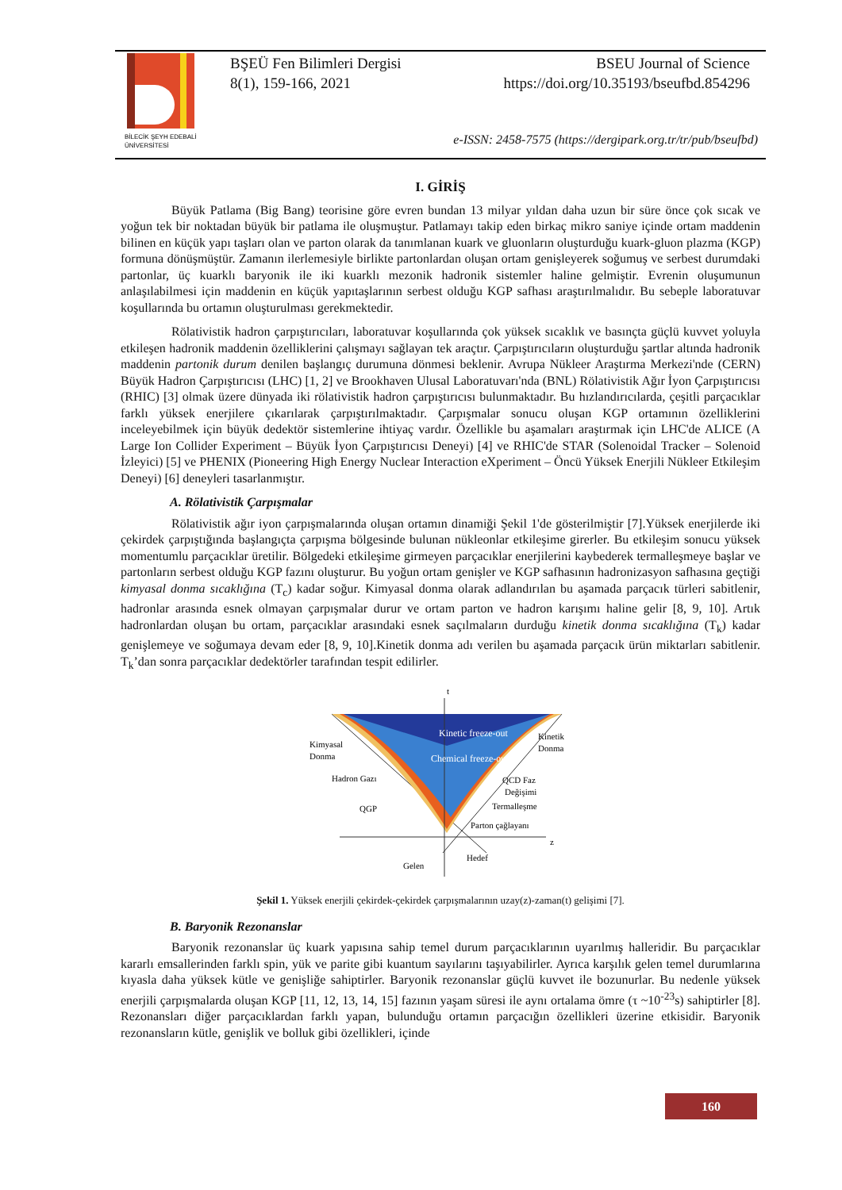BİLECİK ŞEYH EDEBALİ
ÜNİVERSİTESİ
BŞEÜ Fen Bilimleri Dergisi BSEU Journal of Science
8(1), 159-166, 2021 https://doi.org/10.35193/bseufbd.854296
e-ISSN: 2458-7575 (https://dergipark.org.tr/tr/pub/bseufbd)
I. GİRİŞ
Büyük Patlama (Big Bang) teorisine göre evren bundan 13 milyar yıldan daha uzun bir süre önce çok sıcak ve yoğun tek bir noktadan büyük bir patlama ile oluşmuştur. Patlamayı takip eden birkaç mikro saniye içinde ortam maddenin bilinen en küçük yapı taşları olan ve parton olarak da tanımlanan kuark ve gluonların oluşturduğu kuark-gluon plazma (KGP) formuna dönüşmüştür. Zamanın ilerlemesiyle birlikte partonlardan oluşan ortam genişleyerek soğumuş ve serbest durumdaki partonlar, üç kuarklı baryonik ile iki kuarklı mezonik hadronik sistemler haline gelmiştir. Evrenin oluşumunun anlaşılabilmesi için maddenin en küçük yapıtaşlarının serbest olduğu KGP safhası araştırılmalıdır. Bu sebeple laboratuvar koşullarında bu ortamın oluşturulması gerekmektedir.
Rölativistik hadron çarpıştırıcıları, laboratuvar koşullarında çok yüksek sıcaklık ve basınçta güçlü kuvvet yoluyla etkileşen hadronik maddenin özelliklerini çalışmayı sağlayan tek araçtır. Çarpıştırıcıların oluşturduğu şartlar altında hadronik maddenin partonik durum denilen başlangıç durumuna dönmesi beklenir. Avrupa Nükleer Araştırma Merkezi'nde (CERN) Büyük Hadron Çarpıştırıcısı (LHC) [1, 2] ve Brookhaven Ulusal Laboratuvarı'nda (BNL) Rölativistik Ağır İyon Çarpıştırıcısı (RHIC) [3] olmak üzere dünyada iki rölativistik hadron çarpıştırıcısı bulunmaktadır. Bu hızlandırıcılarda, çeşitli parçacıklar farklı yüksek enerjilere çıkarılarak çarpıştırılmaktadır. Çarpışmalar sonucu oluşan KGP ortamının özelliklerini inceleyebilmek için büyük dedektör sistemlerine ihtiyaç vardır. Özellikle bu aşamaları araştırmak için LHC'de ALICE (A Large Ion Collider Experiment – Büyük İyon Çarpıştırıcısı Deneyi) [4] ve RHIC'de STAR (Solenoidal Tracker – Solenoid İzleyici) [5] ve PHENIX (Pioneering High Energy Nuclear Interaction eXperiment – Öncü Yüksek Enerjili Nükleer Etkileşim Deneyi) [6] deneyleri tasarlanmıştır.
A. Rölativistik Çarpışmalar
Rölativistik ağır iyon çarpışmalarında oluşan ortamın dinamiği Şekil 1'de gösterilmiştir [7].Yüksek enerjilerde iki çekirdek çarpıştığında başlangıçta çarpışma bölgesinde bulunan nükleonlar etkileşime girerler. Bu etkileşim sonucu yüksek momentumlu parçacıklar üretilir. Bölgedeki etkileşime girmeyen parçacıklar enerjilerini kaybederek termalleşmeye başlar ve partonların serbest olduğu KGP fazını oluşturur. Bu yoğun ortam genişler ve KGP safhasının hadronizasyon safhasına geçtiği kimyasal donma sıcaklığına (T<sub>c</sub>) kadar soğur. Kimyasal donma olarak adlandırılan bu aşamada parçacık türleri sabitlenir, hadronlar arasında esnek olmayan çarpışmalar durur ve ortam parton ve hadron karışımı haline gelir [8, 9, 10]. Artık hadronlardan oluşan bu ortam, parçacıklar arasındaki esnek saçılmaların durduğu kinetik donma sıcaklığına (T<sub>k</sub>) kadar genişlemeye ve soğumaya devam eder [8, 9, 10].Kinetik donma adı verilen bu aşamada parçacık ürün miktarları sabitlenir. T<sub>k</sub>’dan sonra parçacıklar dedektörler tarafından tespit edilirler.
Kinetic freeze-out
Chemical freeze-out
Kimyasal
Donma
Kinetik
Donma
Hadron Gazı
QCD Faz
Değişimi
Termalleşme
QGP
Parton çağlayanı
t
z
Gelen
Hedef
Şekil 1. Yüksek enerjili çekirdek-çekirdek çarpışmalarının uzay(z)-zaman(t) gelişimi [7].
B. Baryonik Rezonanslar
Baryonik rezonanslar üç kuark yapısına sahip temel durum parçacıklarının uyarılmış halleridir. Bu parçacıklar kararlı emsallerinden farklı spin, yük ve parite gibi kuantum sayılarını taşıyabilirler. Ayrıca karşılık gelen temel durumlarına kıyasla daha yüksek kütle ve genişliğe sahiptirler. Baryonik rezonanslar güçlü kuvvet ile bozunurlar. Bu nedenle yüksek enerjili çarpışmalarda oluşan KGP [11, 12, 13, 14, 15] fazının yaşam süresi ile aynı ortalama ömre (τ ~10<sup>-23</sup>s) sahiptirler [8]. Rezonansları diğer parçacıklardan farklı yapan, bulunduğu ortamın parçacığın özellikleri üzerine etkisidir. Baryonik rezonansların kütle, genişlik ve bolluk gibi özellikleri, içinde
160